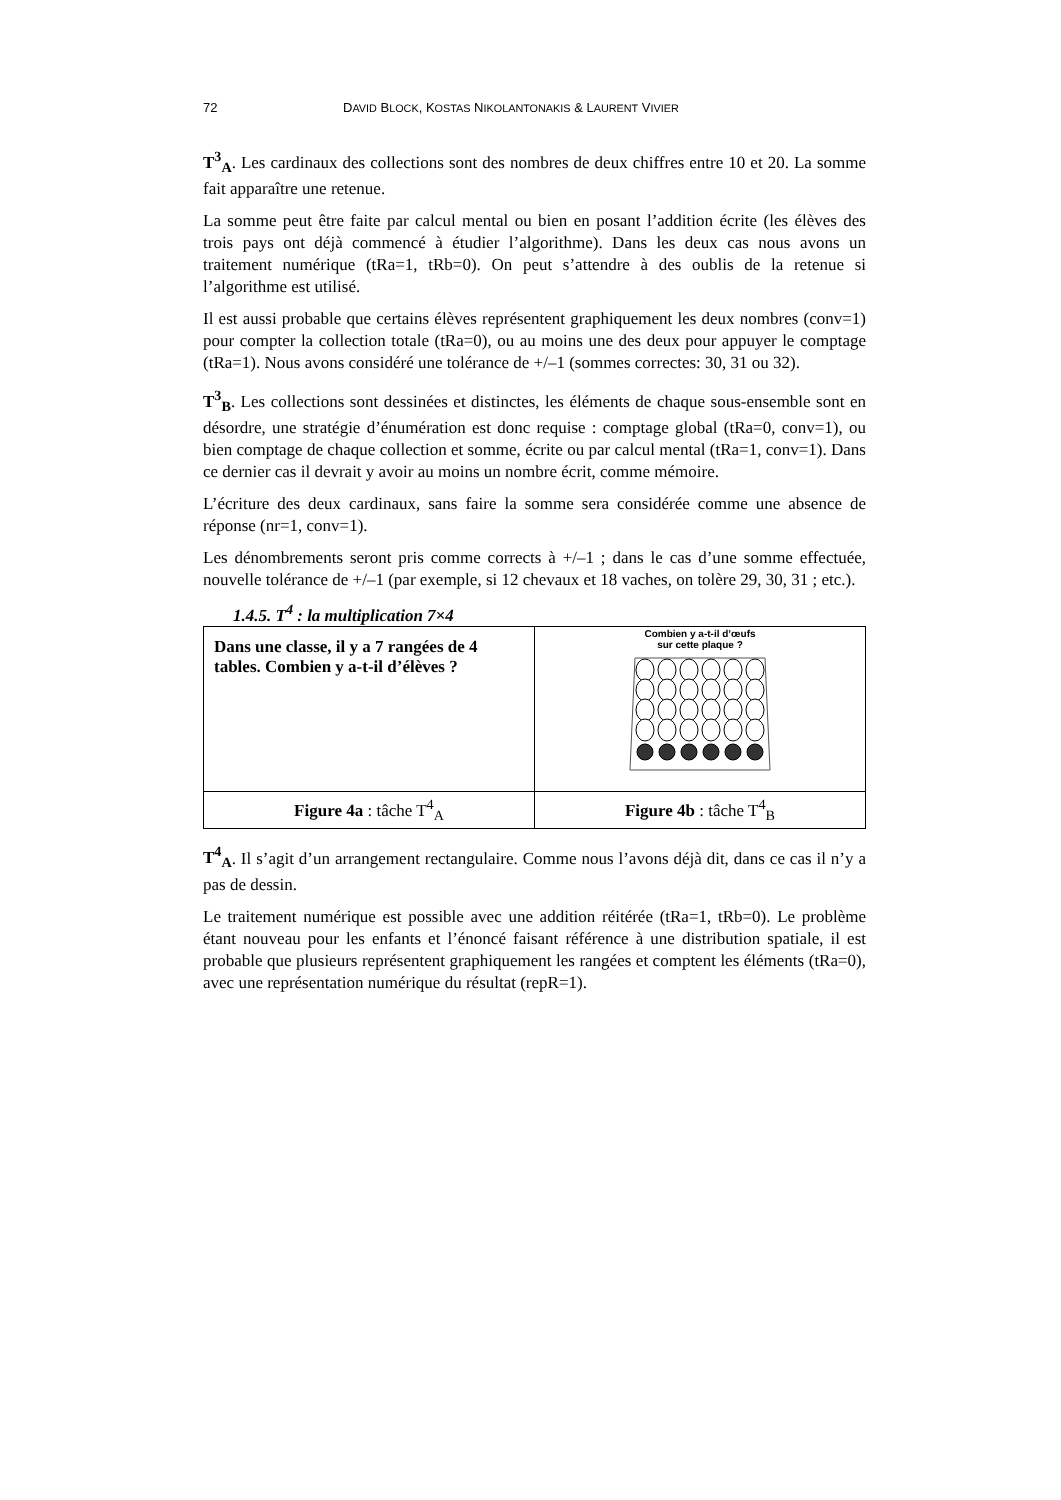72 DAVID BLOCK, KOSTAS NIKOLANTONAKIS & LAURENT VIVIER
T<sup>3</sup><sub>A</sub>. Les cardinaux des collections sont des nombres de deux chiffres entre 10 et 20. La somme fait apparaître une retenue.
La somme peut être faite par calcul mental ou bien en posant l’addition écrite (les élèves des trois pays ont déjà commencé à étudier l’algorithme). Dans les deux cas nous avons un traitement numérique (tRa=1, tRb=0). On peut s’attendre à des oublis de la retenue si l’algorithme est utilisé.
Il est aussi probable que certains élèves représentent graphiquement les deux nombres (conv=1) pour compter la collection totale (tRa=0), ou au moins une des deux pour appuyer le comptage (tRa=1). Nous avons considéré une tolérance de +/–1 (sommes correctes: 30, 31 ou 32).
T<sup>3</sup><sub>B</sub>. Les collections sont dessinées et distinctes, les éléments de chaque sous-ensemble sont en désordre, une stratégie d’énumération est donc requise : comptage global (tRa=0, conv=1), ou bien comptage de chaque collection et somme, écrite ou par calcul mental (tRa=1, conv=1). Dans ce dernier cas il devrait y avoir au moins un nombre écrit, comme mémoire.
L’écriture des deux cardinaux, sans faire la somme sera considérée comme une absence de réponse (nr=1, conv=1).
Les dénombrements seront pris comme corrects à +/–1 ; dans le cas d’une somme effectuée, nouvelle tolérance de +/–1 (par exemple, si 12 chevaux et 18 vaches, on tolère 29, 30, 31 ; etc.).
1.4.5. T<sup>4</sup> : la multiplication 7×4
| Dans une classe, il y a 7 rangées de 4 tables. Combien y a-t-il d’élèves ? | Combien y a-t-il d’œufs sur cette plaque ? |
| Figure 4a : tâche T<sup>4</sup><sub>A</sub> | Figure 4b : tâche T<sup>4</sup><sub>B</sub> |
T<sup>4</sup><sub>A</sub>. Il s’agit d’un arrangement rectangulaire. Comme nous l’avons déjà dit, dans ce cas il n’y a pas de dessin.
Le traitement numérique est possible avec une addition réitérée (tRa=1, tRb=0). Le problème étant nouveau pour les enfants et l’énoncé faisant référence à une distribution spatiale, il est probable que plusieurs représentent graphiquement les rangées et comptent les éléments (tRa=0), avec une représentation numérique du résultat (repR=1).